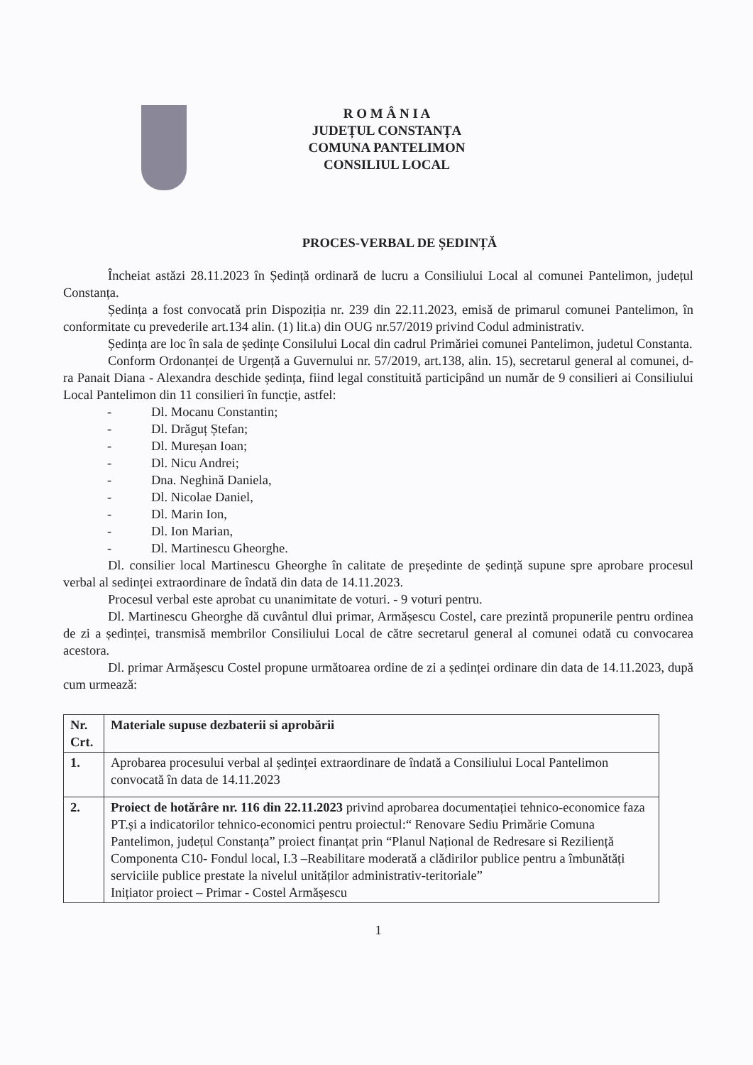R O M Â N I A
JUDEȚUL CONSTANȚA
COMUNA PANTELIMON
CONSILIUL LOCAL
PROCES-VERBAL DE ȘEDINȚĂ
Încheiat astăzi 28.11.2023 în Ședință ordinară de lucru a Consiliului Local al comunei Pantelimon, județul Constanța.
Ședința a fost convocată prin Dispoziția nr. 239 din 22.11.2023, emisă de primarul comunei Pantelimon, în conformitate cu prevederile art.134 alin. (1) lit.a) din OUG nr.57/2019 privind Codul administrativ.
Ședința are loc în sala de ședințe Consilului Local din cadrul Primăriei comunei Pantelimon, judetul Constanta.
Conform Ordonanței de Urgență a Guvernului nr. 57/2019, art.138, alin. 15), secretarul general al comunei, d-ra Panait Diana - Alexandra deschide ședința, fiind legal constituită participând un număr de 9 consilieri ai Consiliului Local Pantelimon din 11 consilieri în funcție, astfel:
- Dl. Mocanu Constantin;
- Dl. Drăguț Ștefan;
- Dl. Mureșan Ioan;
- Dl. Nicu Andrei;
- Dna. Neghină Daniela,
- Dl. Nicolae Daniel,
- Dl. Marin Ion,
- Dl. Ion Marian,
- Dl. Martinescu Gheorghe.
Dl. consilier local Martinescu Gheorghe în calitate de președinte de ședință supune spre aprobare procesul verbal al sedinței extraordinare de îndată din data de 14.11.2023.
Procesul verbal este aprobat cu unanimitate de voturi. - 9 voturi pentru.
Dl. Martinescu Gheorghe dă cuvântul dlui primar, Armășescu Costel, care prezintă propunerile pentru ordinea de zi a ședinței, transmisă membrilor Consiliului Local de către secretarul general al comunei odată cu convocarea acestora.
Dl. primar Armășescu Costel propune următoarea ordine de zi a ședinței ordinare din data de 14.11.2023, după cum urmează:
| Nr. Crt. | Materiale supuse dezbaterii si aprobării |
| --- | --- |
| 1. | Aprobarea procesului verbal al ședinței extraordinare de îndată a Consiliului Local Pantelimon convocată în data de 14.11.2023 |
| 2. | Proiect de hotărâre nr. 116 din 22.11.2023 privind aprobarea documentației tehnico-economice faza PT.și a indicatorilor tehnico-economici pentru proiectul:“ Renovare Sediu Primărie Comuna Pantelimon, județul Constanța” proiect finanțat prin “Planul Național de Redresare si Reziliență Componenta C10- Fondul local, I.3 –Reabilitare moderată a clădirilor publice pentru a îmbunătăți serviciile publice prestate la nivelul unităților administrativ-teritoriale” Inițiator proiect – Primar - Costel Armășescu |
1